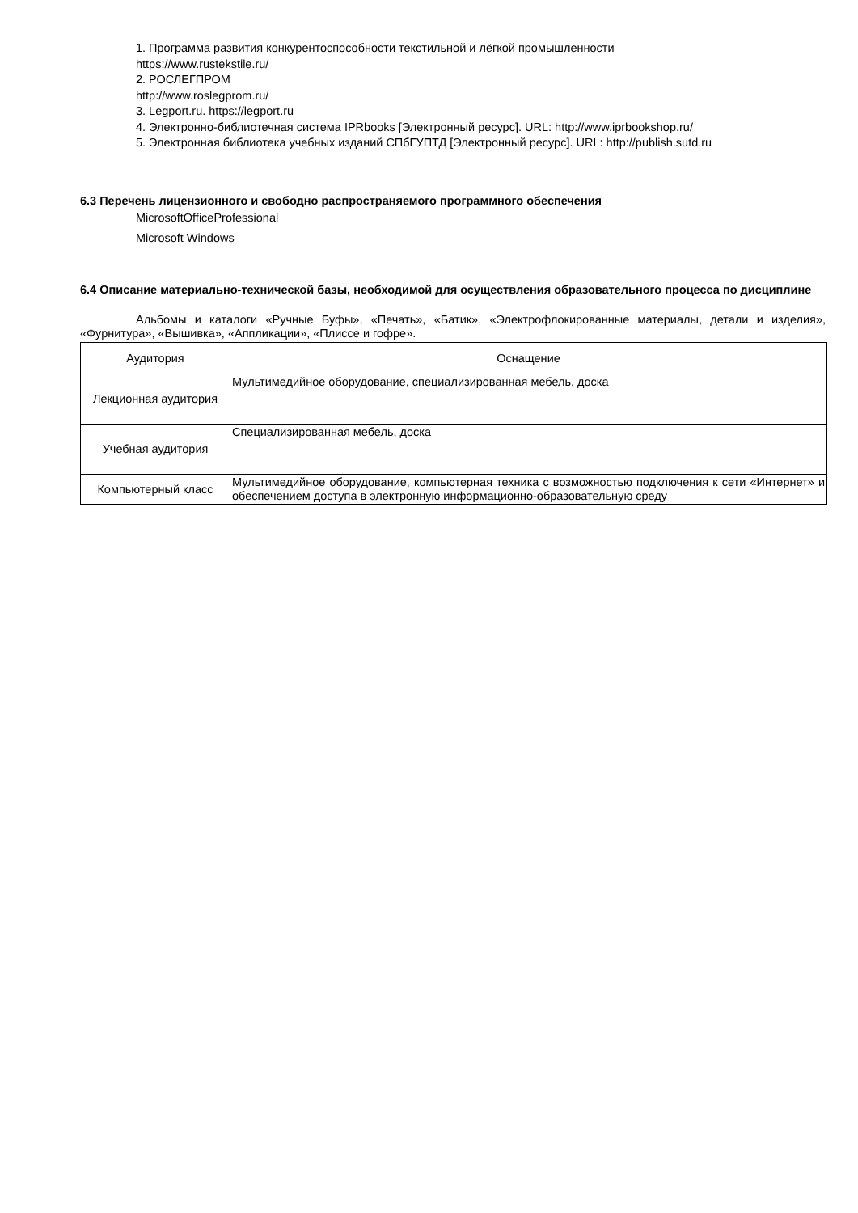1. Программа развития конкурентоспособности текстильной и лёгкой промышленности
https://www.rustekstile.ru/
2. РОСЛЕГПРОМ
http://www.roslegprom.ru/
3. Legport.ru. https://legport.ru
4. Электронно-библиотечная система IPRbooks [Электронный ресурс]. URL: http://www.iprbookshop.ru/
5. Электронная библиотека учебных изданий СПбГУПТД [Электронный ресурс]. URL: http://publish.sutd.ru
6.3 Перечень лицензионного и свободно распространяемого программного обеспечения
MicrosoftOfficeProfessional
Microsoft Windows
6.4 Описание материально-технической базы, необходимой для осуществления образовательного процесса по дисциплине
Альбомы и каталоги «Ручные Буфы», «Печать», «Батик», «Электрофлокированные материалы, детали и изделия», «Фурнитура», «Вышивка», «Аппликации», «Плиссе и гофре».
| Аудитория | Оснащение |
| --- | --- |
| Лекционная аудитория | Мультимедийное оборудование, специализированная мебель, доска |
| Учебная аудитория | Специализированная мебель, доска |
| Компьютерный класс | Мультимедийное оборудование, компьютерная техника с возможностью подключения к сети «Интернет» и обеспечением доступа в электронную информационно-образовательную среду |